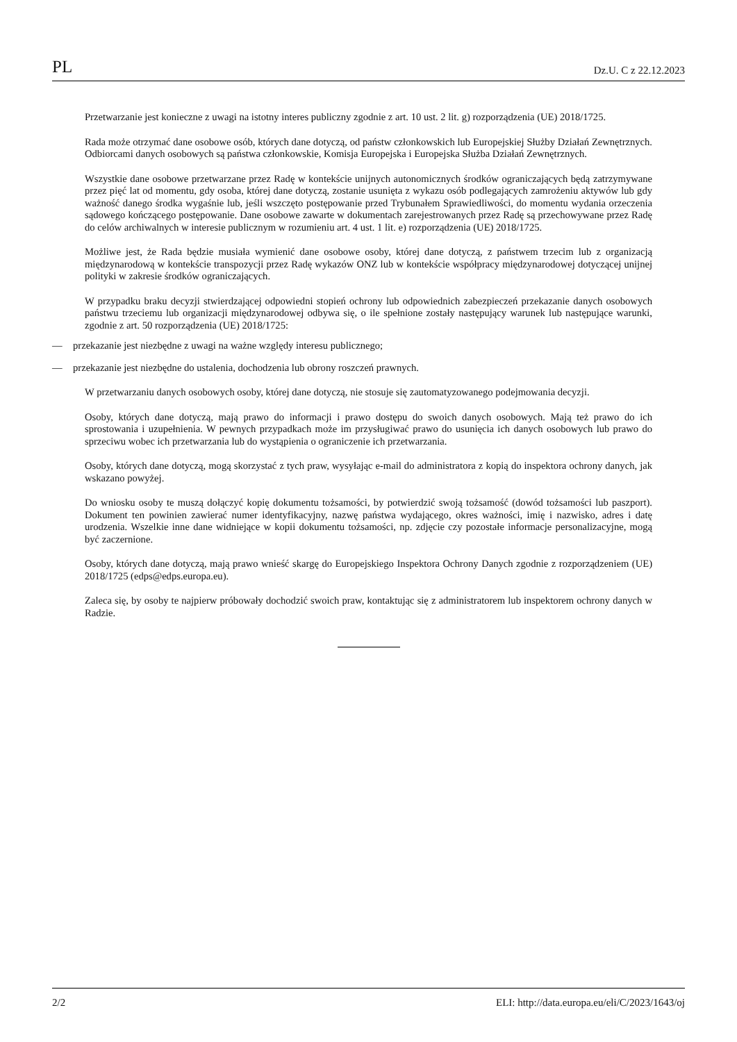PL Dz.U. C z 22.12.2023
Przetwarzanie jest konieczne z uwagi na istotny interes publiczny zgodnie z art. 10 ust. 2 lit. g) rozporządzenia (UE) 2018/1725.
Rada może otrzymać dane osobowe osób, których dane dotyczą, od państw członkowskich lub Europejskiej Służby Działań Zewnętrznych. Odbiorcami danych osobowych są państwa członkowskie, Komisja Europejska i Europejska Służba Działań Zewnętrznych.
Wszystkie dane osobowe przetwarzane przez Radę w kontekście unijnych autonomicznych środków ograniczających będą zatrzymywane przez pięć lat od momentu, gdy osoba, której dane dotyczą, zostanie usunięta z wykazu osób podlegających zamrożeniu aktywów lub gdy ważność danego środka wygaśnie lub, jeśli wszczęto postępowanie przed Trybunałem Sprawiedliwości, do momentu wydania orzeczenia sądowego kończącego postępowanie. Dane osobowe zawarte w dokumentach zarejestrowanych przez Radę są przechowywane przez Radę do celów archiwalnych w interesie publicznym w rozumieniu art. 4 ust. 1 lit. e) rozporządzenia (UE) 2018/1725.
Możliwe jest, że Rada będzie musiała wymienić dane osobowe osoby, której dane dotyczą, z państwem trzecim lub z organizacją międzynarodową w kontekście transpozycji przez Radę wykazów ONZ lub w kontekście współpracy międzynarodowej dotyczącej unijnej polityki w zakresie środków ograniczających.
W przypadku braku decyzji stwierdzającej odpowiedni stopień ochrony lub odpowiednich zabezpieczeń przekazanie danych osobowych państwu trzeciemu lub organizacji międzynarodowej odbywa się, o ile spełnione zostały następujący warunek lub następujące warunki, zgodnie z art. 50 rozporządzenia (UE) 2018/1725:
— przekazanie jest niezbędne z uwagi na ważne względy interesu publicznego;
— przekazanie jest niezbędne do ustalenia, dochodzenia lub obrony roszczeń prawnych.
W przetwarzaniu danych osobowych osoby, której dane dotyczą, nie stosuje się zautomatyzowanego podejmowania decyzji.
Osoby, których dane dotyczą, mają prawo do informacji i prawo dostępu do swoich danych osobowych. Mają też prawo do ich sprostowania i uzupełnienia. W pewnych przypadkach może im przysługiwać prawo do usunięcia ich danych osobowych lub prawo do sprzeciwu wobec ich przetwarzania lub do wystąpienia o ograniczenie ich przetwarzania.
Osoby, których dane dotyczą, mogą skorzystać z tych praw, wysyłając e-mail do administratora z kopią do inspektora ochrony danych, jak wskazano powyżej.
Do wniosku osoby te muszą dołączyć kopię dokumentu tożsamości, by potwierdzić swoją tożsamość (dowód tożsamości lub paszport). Dokument ten powinien zawierać numer identyfikacyjny, nazwę państwa wydającego, okres ważności, imię i nazwisko, adres i datę urodzenia. Wszelkie inne dane widniejące w kopii dokumentu tożsamości, np. zdjęcie czy pozostałe informacje personalizacyjne, mogą być zaczernione.
Osoby, których dane dotyczą, mają prawo wnieść skargę do Europejskiego Inspektora Ochrony Danych zgodnie z rozporządzeniem (UE) 2018/1725 (edps@edps.europa.eu).
Zaleca się, by osoby te najpierw próbowały dochodzić swoich praw, kontaktując się z administratorem lub inspektorem ochrony danych w Radzie.
2/2 ELI: http://data.europa.eu/eli/C/2023/1643/oj